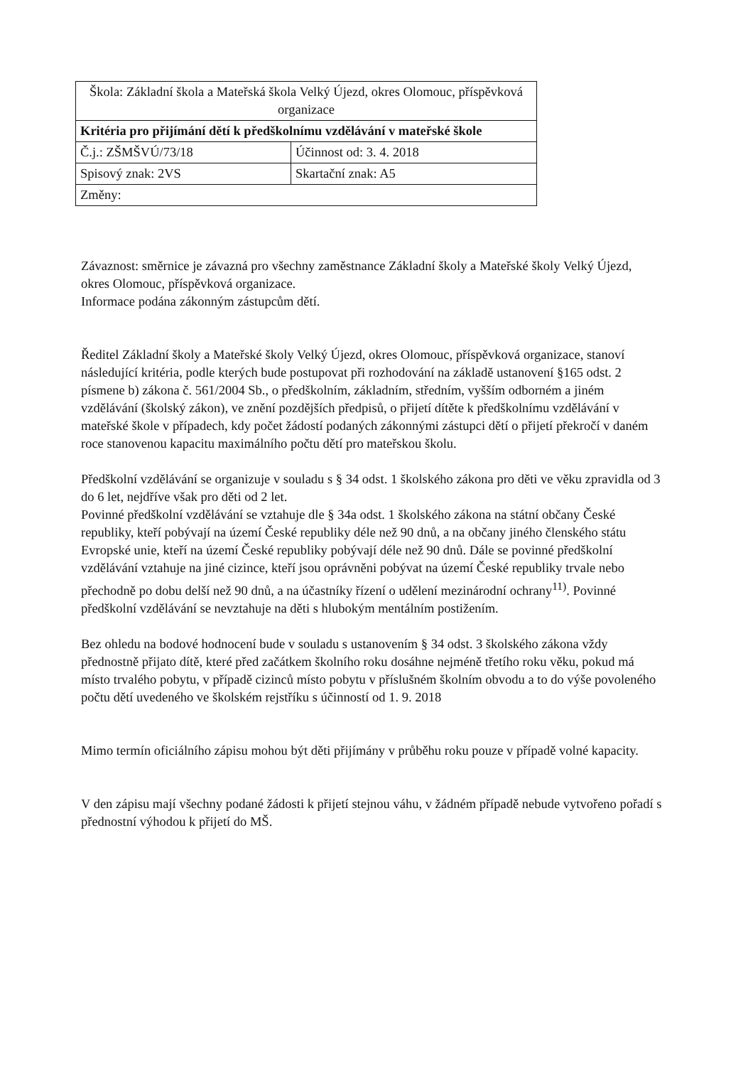| Škola: Základní škola a Mateřská škola Velký Újezd, okres Olomouc, příspěvková organizace | |
| Kritéria pro přijímání dětí k předškolnímu vzdělávání v mateřské škole | |
| Č.j.: ZŠMŠVÚ/73/18 | Účinnost od: 3. 4. 2018 |
| Spisový znak: 2VS | Skartační znak: A5 |
| Změny: | |
Závaznost: směrnice je závazná pro všechny zaměstnance Základní školy a Mateřské školy Velký Újezd, okres Olomouc, příspěvková organizace.
Informace podána zákonným zástupcům dětí.
Ředitel Základní školy a Mateřské školy Velký Újezd, okres Olomouc, příspěvková organizace, stanoví následující kritéria, podle kterých bude postupovat při rozhodování na základě ustanovení §165 odst. 2 písmene b) zákona č. 561/2004 Sb., o předškolním, základním, středním, vyšším odborném a jiném vzdělávání (školský zákon), ve znění pozdějších předpisů, o přijetí dítěte k předškolnímu vzdělávání v mateřské škole v případech, kdy počet žádostí podaných zákonnými zástupci dětí o přijetí překročí v daném roce stanovenou kapacitu maximálního počtu dětí pro mateřskou školu.
Předškolní vzdělávání se organizuje v souladu s § 34 odst. 1 školského zákona pro děti ve věku zpravidla od 3 do 6 let, nejdříve však pro děti od 2 let.
Povinné předškolní vzdělávání se vztahuje dle § 34a odst. 1 školského zákona na státní občany České republiky, kteří pobývají na území České republiky déle než 90 dnů, a na občany jiného členského státu Evropské unie, kteří na území České republiky pobývají déle než 90 dnů. Dále se povinné předškolní vzdělávání vztahuje na jiné cizince, kteří jsou oprávněni pobývat na území České republiky trvale nebo přechodně po dobu delší než 90 dnů, a na účastníky řízení o udělení mezinárodní ochrany<sup>11)</sup>. Povinné předškolní vzdělávání se nevztahuje na děti s hlubokým mentálním postižením.
Bez ohledu na bodové hodnocení bude v souladu s ustanovením § 34 odst. 3 školského zákona vždy přednostně přijato dítě, které před začátkem školního roku dosáhne nejméně třetího roku věku, pokud má místo trvalého pobytu, v případě cizinců místo pobytu v příslušném školním obvodu a to do výše povoleného počtu dětí uvedeného ve školském rejstříku s účinností od 1. 9. 2018
Mimo termín oficiálního zápisu mohou být děti přijímány v průběhu roku pouze v případě volné kapacity.
V den zápisu mají všechny podané žádosti k přijetí stejnou váhu, v žádném případě nebude vytvořeno pořadí s přednostní výhodou k přijetí do MŠ.